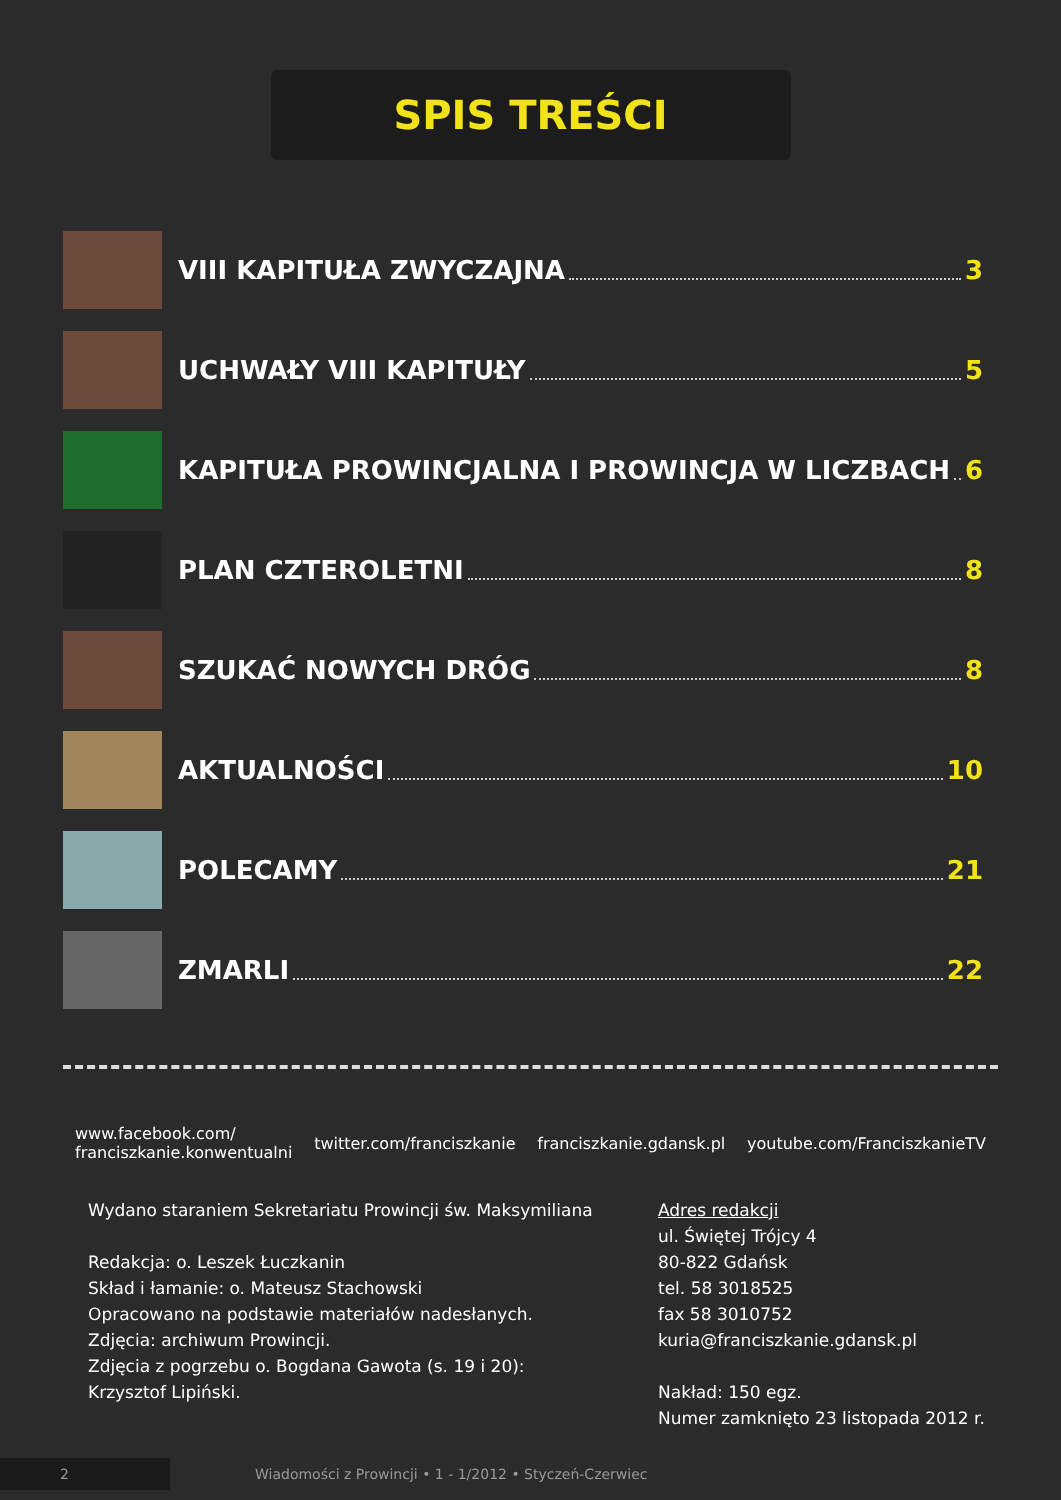SPIS TREŚCI
VIII KAPITUŁA ZWYCZAJNA 3
UCHWAŁY VIII KAPITUŁY 5
KAPITUŁA PROWINCJALNA I PROWINCJA W LICZBACH 6
PLAN CZTEROLETNI 8
SZUKAĆ NOWYCH DRÓG 8
AKTUALNOŚCI 10
POLECAMY 21
ZMARLI 22
www.facebook.com/
franciszkanie.konwentualni twitter.com/franciszkanie franciszkanie.gdansk.pl youtube.com/FranciszkanieTV
Wydano staraniem Sekretariatu Prowincji św. Maksymiliana
Redakcja: o. Leszek Łuczkanin
Skład i łamanie: o. Mateusz Stachowski
Opracowano na podstawie materiałów nadesłanych.
Zdjęcia: archiwum Prowincji.
Zdjęcia z pogrzebu o. Bogdana Gawota (s. 19 i 20):
Krzysztof Lipiński.
Adres redakcji
ul. Świętej Trójcy 4
80-822 Gdańsk
tel. 58 3018525
fax 58 3010752
kuria@franciszkanie.gdansk.pl
Nakład: 150 egz.
Numer zamknięto 23 listopada 2012 r.
2 Wiadomości z Prowincji • 1 - 1/2012 • Styczeń-Czerwiec